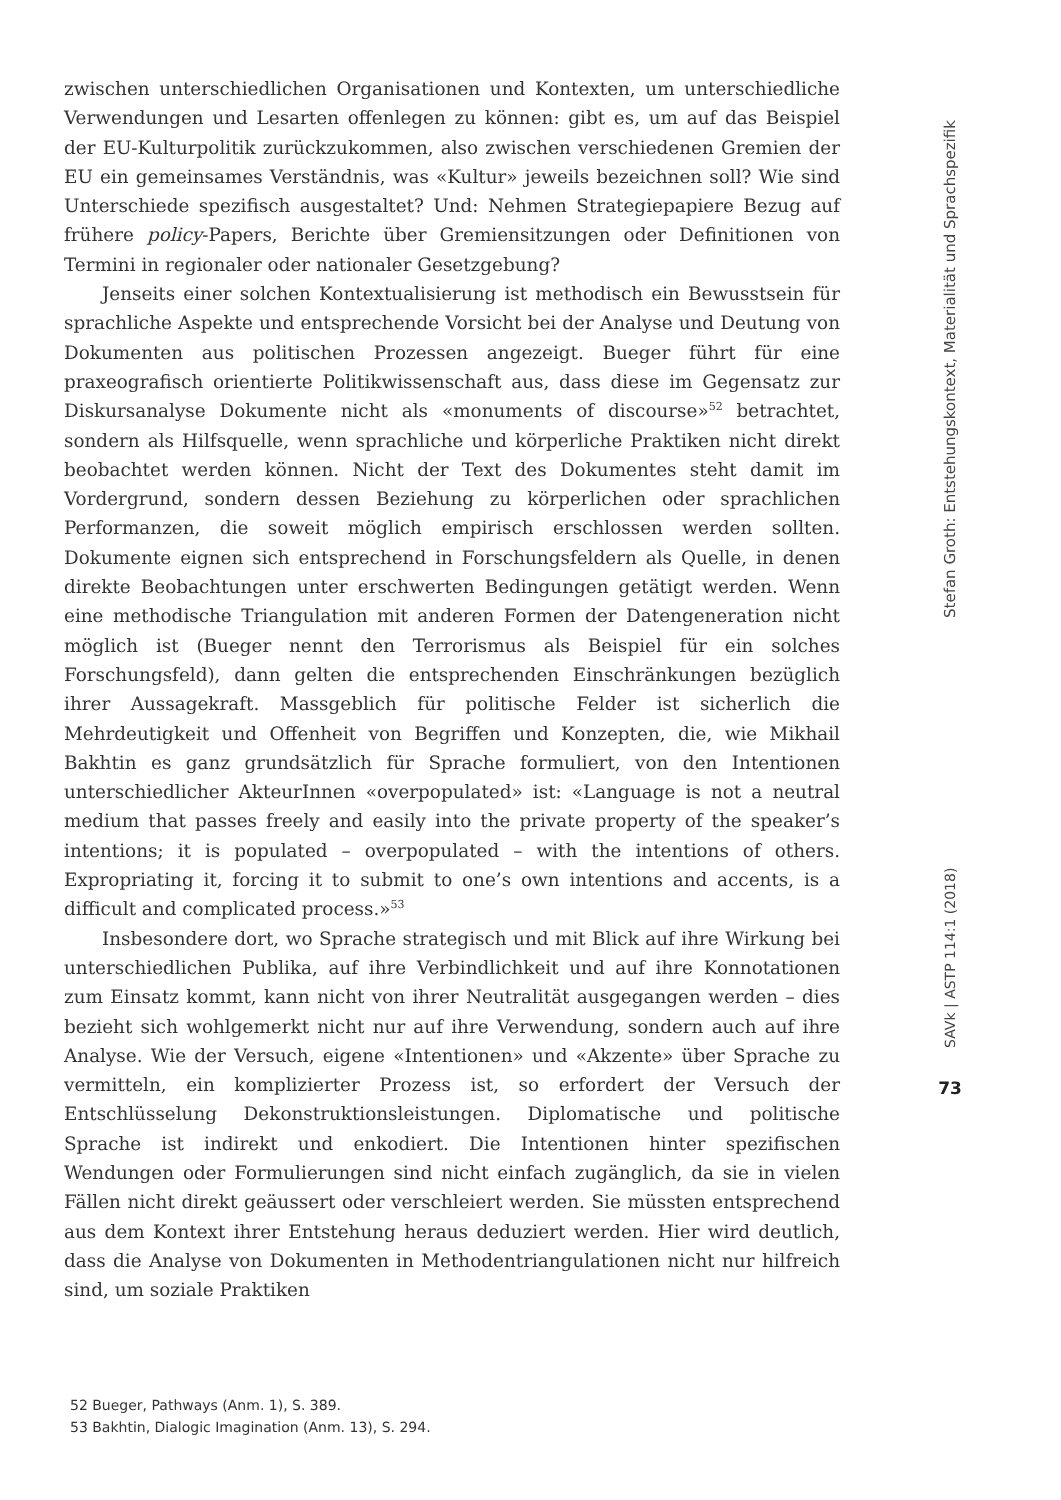zwischen unterschiedlichen Organisationen und Kontexten, um unterschiedliche Verwendungen und Lesarten offenlegen zu können: gibt es, um auf das Beispiel der EU-Kulturpolitik zurückzukommen, also zwischen verschiedenen Gremien der EU ein gemeinsames Verständnis, was «Kultur» jeweils bezeichnen soll? Wie sind Unterschiede spezifisch ausgestaltet? Und: Nehmen Strategiepapiere Bezug auf frühere policy-Papers, Berichte über Gremiensitzungen oder Definitionen von Termini in regionaler oder nationaler Gesetzgebung?
Jenseits einer solchen Kontextualisierung ist methodisch ein Bewusstsein für sprachliche Aspekte und entsprechende Vorsicht bei der Analyse und Deutung von Dokumenten aus politischen Prozessen angezeigt. Bueger führt für eine praxeografisch orientierte Politikwissenschaft aus, dass diese im Gegensatz zur Diskursanalyse Dokumente nicht als «monuments of discourse»<sup>52</sup> betrachtet, sondern als Hilfsquelle, wenn sprachliche und körperliche Praktiken nicht direkt beobachtet werden können. Nicht der Text des Dokumentes steht damit im Vordergrund, sondern dessen Beziehung zu körperlichen oder sprachlichen Performanzen, die soweit möglich empirisch erschlossen werden sollten. Dokumente eignen sich entsprechend in Forschungsfeldern als Quelle, in denen direkte Beobachtungen unter erschwerten Bedingungen getätigt werden. Wenn eine methodische Triangulation mit anderen Formen der Datengeneration nicht möglich ist (Bueger nennt den Terrorismus als Beispiel für ein solches Forschungsfeld), dann gelten die entsprechenden Einschränkungen bezüglich ihrer Aussagekraft. Massgeblich für politische Felder ist sicherlich die Mehrdeutigkeit und Offenheit von Begriffen und Konzepten, die, wie Mikhail Bakhtin es ganz grundsätzlich für Sprache formuliert, von den Intentionen unterschiedlicher AkteurInnen «overpopulated» ist: «Language is not a neutral medium that passes freely and easily into the private property of the speaker’s intentions; it is populated – overpopulated – with the intentions of others. Expropriating it, forcing it to submit to one’s own intentions and accents, is a difficult and complicated process.»<sup>53</sup>
Insbesondere dort, wo Sprache strategisch und mit Blick auf ihre Wirkung bei unterschiedlichen Publika, auf ihre Verbindlichkeit und auf ihre Konnotationen zum Einsatz kommt, kann nicht von ihrer Neutralität ausgegangen werden – dies bezieht sich wohlgemerkt nicht nur auf ihre Verwendung, sondern auch auf ihre Analyse. Wie der Versuch, eigene «Intentionen» und «Akzente» über Sprache zu vermitteln, ein komplizierter Prozess ist, so erfordert der Versuch der Entschlüsselung Dekonstruktionsleistungen. Diplomatische und politische Sprache ist indirekt und enkodiert. Die Intentionen hinter spezifischen Wendungen oder Formulierungen sind nicht einfach zugänglich, da sie in vielen Fällen nicht direkt geäussert oder verschleiert werden. Sie müssten entsprechend aus dem Kontext ihrer Entstehung heraus deduziert werden. Hier wird deutlich, dass die Analyse von Dokumenten in Methodentriangulationen nicht nur hilfreich sind, um soziale Praktiken
52 Bueger, Pathways (Anm. 1), S. 389.
53 Bakhtin, Dialogic Imagination (Anm. 13), S. 294.
Stefan Groth: Entstehungskontext, Materialität und Sprachspezifik
SAVk | ASTP 114:1 (2018)
73